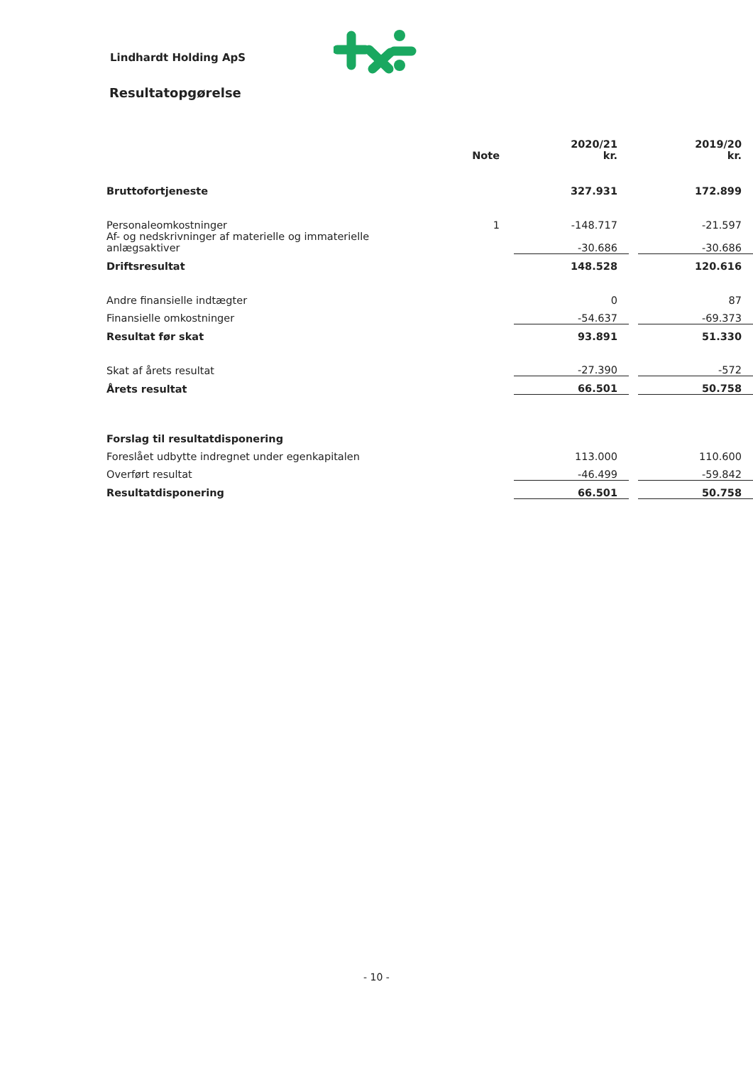Lindhardt Holding ApS
Resultatopgørelse
| | Note | 2020/21 kr. | | 2019/20 kr. |
| Bruttofortjeneste | | 327.931 | | 172.899 |
| Personaleomkostninger | 1 | -148.717 | | -21.597 |
| Af- og nedskrivninger af materielle og immaterielle anlægsaktiver | | -30.686 | | -30.686 |
| Driftsresultat | | 148.528 | | 120.616 |
| Andre finansielle indtægter | | 0 | | 87 |
| Finansielle omkostninger | | -54.637 | | -69.373 |
| Resultat før skat | | 93.891 | | 51.330 |
| Skat af årets resultat | | -27.390 | | -572 |
| Årets resultat | | 66.501 | | 50.758 |
| Forslag til resultatdisponering | | | | |
| Foreslået udbytte indregnet under egenkapitalen | | 113.000 | | 110.600 |
| Overført resultat | | -46.499 | | -59.842 |
| Resultatdisponering | | 66.501 | | 50.758 |
- 10 -